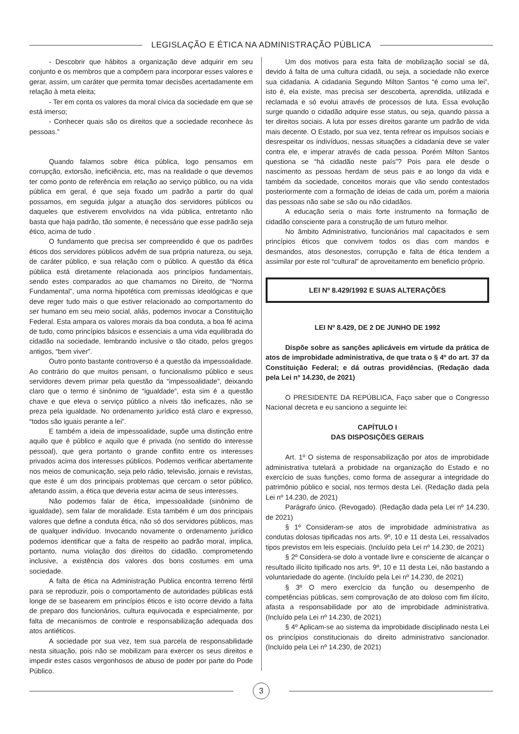LEGISLAÇÃO E ÉTICA NA ADMINISTRAÇÃO PÚBLICA
- Descobrir que hábitos a organização deve adquirir em seu conjunto e os membros que a compõem para incorporar esses valores e gerar, assim, um caráter que permita tomar decisões acertadamente em relação à meta eleita;
- Ter em conta os valores da moral cívica da sociedade em que se está imerso;
- Conhecer quais são os direitos que a sociedade reconhece às pessoas.”
Quando falamos sobre ética pública, logo pensamos em corrupção, extorsão, ineficiência, etc, mas na realidade o que devemos ter como ponto de referência em relação ao serviço público, ou na vida pública em geral, é que seja fixado um padrão a partir do qual possamos, em seguida julgar a atuação dos servidores públicos ou daqueles que estiverem envolvidos na vida pública, entretanto não basta que haja padrão, tão somente, é necessário que esse padrão seja ético, acima de tudo .
O fundamento que precisa ser compreendido é que os padrões éticos dos servidores públicos advêm de sua própria natureza, ou seja, de caráter público, e sua relação com o público. A questão da ética pública está diretamente relacionada aos princípios fundamentais, sendo estes comparados ao que chamamos no Direito, de “Norma Fundamental”, uma norma hipotética com premissas ideológicas e que deve reger tudo mais o que estiver relacionado ao comportamento do ser humano em seu meio social, aliás, podemos invocar a Constituição Federal. Esta ampara os valores morais da boa conduta, a boa fé acima de tudo, como princípios básicos e essenciais a uma vida equilibrada do cidadão na sociedade, lembrando inclusive o tão citado, pelos gregos antigos, “bem viver”.
Outro ponto bastante controverso é a questão da impessoalidade. Ao contrário do que muitos pensam, o funcionalismo público e seus servidores devem primar pela questão da “impessoalidade”, deixando claro que o termo é sinônimo de “igualdade”, esta sim é a questão chave e que eleva o serviço público a níveis tão ineficazes, não se preza pela igualdade. No ordenamento jurídico está claro e expresso, “todos são iguais perante a lei”.
E também a ideia de impessoalidade, supõe uma distinção entre aquilo que é público e aquilo que é privada (no sentido do interesse pessoal), que gera portanto o grande conflito entre os interesses privados acima dos interesses públicos. Podemos verificar abertamente nos meios de comunicação, seja pelo rádio, televisão, jornais e revistas, que este é um dos principais problemas que cercam o setor público, afetando assim, a ética que deveria estar acima de seus interesses.
Não podemos falar de ética, impessoalidade (sinônimo de igualdade), sem falar de moralidade. Esta também é um dos principais valores que define a conduta ética, não só dos servidores públicos, mas de qualquer indivíduo. Invocando novamente o ordenamento jurídico podemos identificar que a falta de respeito ao padrão moral, implica, portanto, numa violação dos direitos do cidadão, comprometendo inclusive, a existência dos valores dos bons costumes em uma sociedade.
A falta de ética na Administração Publica encontra terreno fértil para se reproduzir, pois o comportamento de autoridades públicas está longe de se basearem em princípios éticos e isto ocorre devido a falta de preparo dos funcionários, cultura equivocada e especialmente, por falta de mecanismos de controle e responsabilização adequada dos atos antiéticos.
A sociedade por sua vez, tem sua parcela de responsabilidade nesta situação, pois não se mobilizam para exercer os seus direitos e impedir estes casos vergonhosos de abuso de poder por parte do Pode Público.
Um dos motivos para esta falta de mobilização social se dá, devido á falta de uma cultura cidadã, ou seja, a sociedade não exerce sua cidadania. A cidadania Segundo Milton Santos “é como uma lei”, isto é, ela existe, mas precisa ser descoberta, aprendida, utilizada e reclamada e só evolui através de processos de luta. Essa evolução surge quando o cidadão adquire esse status, ou seja, quando passa a ter direitos sociais. A luta por esses direitos garante um padrão de vida mais decente. O Estado, por sua vez, tenta refrear os impulsos sociais e desrespeitar os indivíduos, nessas situações a cidadania deve se valer contra ele, e imperar através de cada pessoa. Porém Milton Santos questiona se “há cidadão neste país”? Pois para ele desde o nascimento as pessoas herdam de seus pais e ao longo da vida e também da sociedade, conceitos morais que vão sendo contestados posteriormente com a formação de ideias de cada um, porém a maioria das pessoas não sabe se são ou não cidadãos.
A educação seria o mais forte instrumento na formação de cidadão consciente para a construção de um futuro melhor.
No âmbito Administrativo, funcionários mal capacitados e sem princípios éticos que convivem todos os dias com mandos e desmandos, atos desonestos, corrupção e falta de ética tendem a assimilar por este rol “cultural” de aproveitamento em beneficio próprio.
LEI Nº 8.429/1992 E SUAS ALTERAÇÕES
LEI Nº 8.429, DE 2 DE JUNHO DE 1992
Dispõe sobre as sanções aplicáveis em virtude da prática de atos de improbidade administrativa, de que trata o § 4º do art. 37 da Constituição Federal; e dá outras providências. (Redação dada pela Lei nº 14.230, de 2021)
O PRESIDENTE DA REPÚBLICA, Faço saber que o Congresso Nacional decreta e eu sanciono a seguinte lei:
CAPÍTULO I
DAS DISPOSIÇÕES GERAIS
Art. 1º O sistema de responsabilização por atos de improbidade administrativa tutelará a probidade na organização do Estado e no exercício de suas funções, como forma de assegurar a integridade do patrimônio público e social, nos termos desta Lei. (Redação dada pela Lei nº 14.230, de 2021)
Parágrafo único. (Revogado). (Redação dada pela Lei nº 14.230, de 2021)
§ 1º Consideram-se atos de improbidade administrativa as condutas dolosas tipificadas nos arts. 9º, 10 e 11 desta Lei, ressalvados tipos previstos em leis especiais. (Incluído pela Lei nº 14.230, de 2021)
§ 2º Considera-se dolo a vontade livre e consciente de alcançar o resultado ilícito tipificado nos arts. 9º, 10 e 11 desta Lei, não bastando a voluntariedade do agente. (Incluído pela Lei nº 14.230, de 2021)
§ 3º O mero exercício da função ou desempenho de competências públicas, sem comprovação de ato doloso com fim ilícito, afasta a responsabilidade por ato de improbidade administrativa. (Incluído pela Lei nº 14.230, de 2021)
§ 4º Aplicam-se ao sistema da improbidade disciplinado nesta Lei os princípios constitucionais do direito administrativo sancionador. (Incluído pela Lei nº 14.230, de 2021)
3